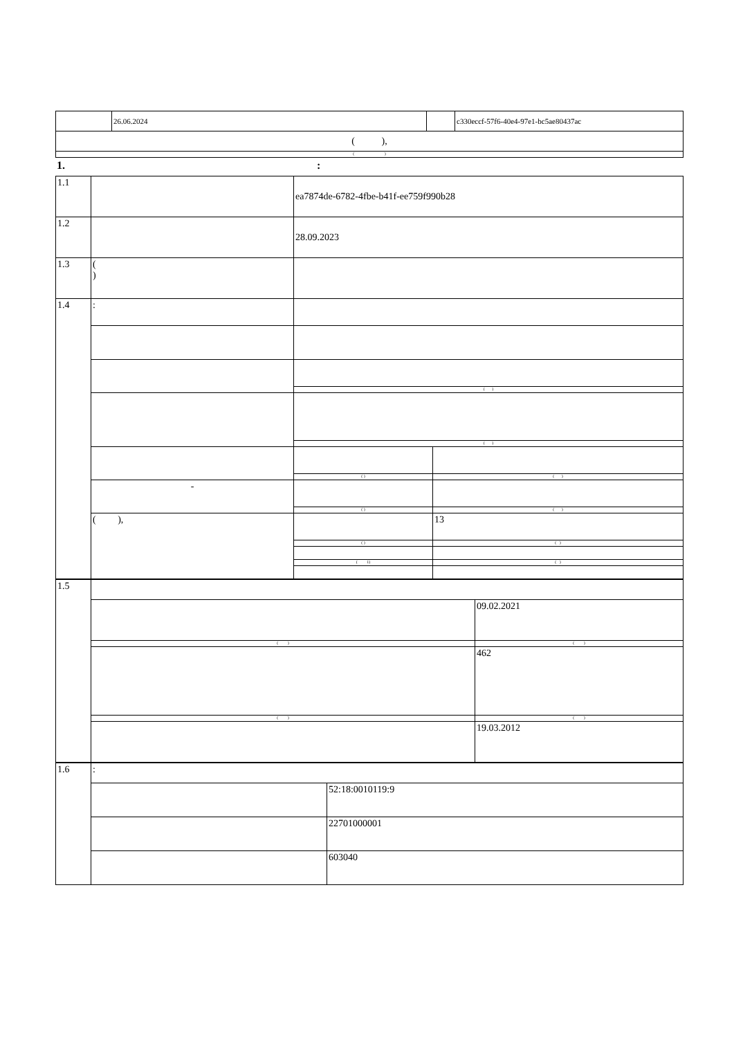| | 26.06.2024 | | c330eccf-57f6-40e4-97e1-bc5ae80437ac |
| ( ), | | | |
| ( ) | | | |
1. :
| 1.1 | | ea7874de-6782-4fbe-b41f-ee759f990b28 | |
| 1.2 | | 28.09.2023 | |
| 1.3 | ( ) | | |
| 1.4 | : | | |
| | | ( ) | |
| | | ( ) | |
| | | ( ) | ( ) |
| | - | | |
| | | ( ) | ( ) |
| | ( ), | | 13 |
| | | ( ) | ( ) |
| | | ( 1) | ( ) |
| 1.5 | | |
| | | 09.02.2021 |
| | ( ) | ( ) |
| | | 462 |
| | ( ) | ( ) |
| | | 19.03.2012 |
| 1.6 | : | |
| | | 52:18:0010119:9 |
| | | 22701000001 |
| | | 603040 |